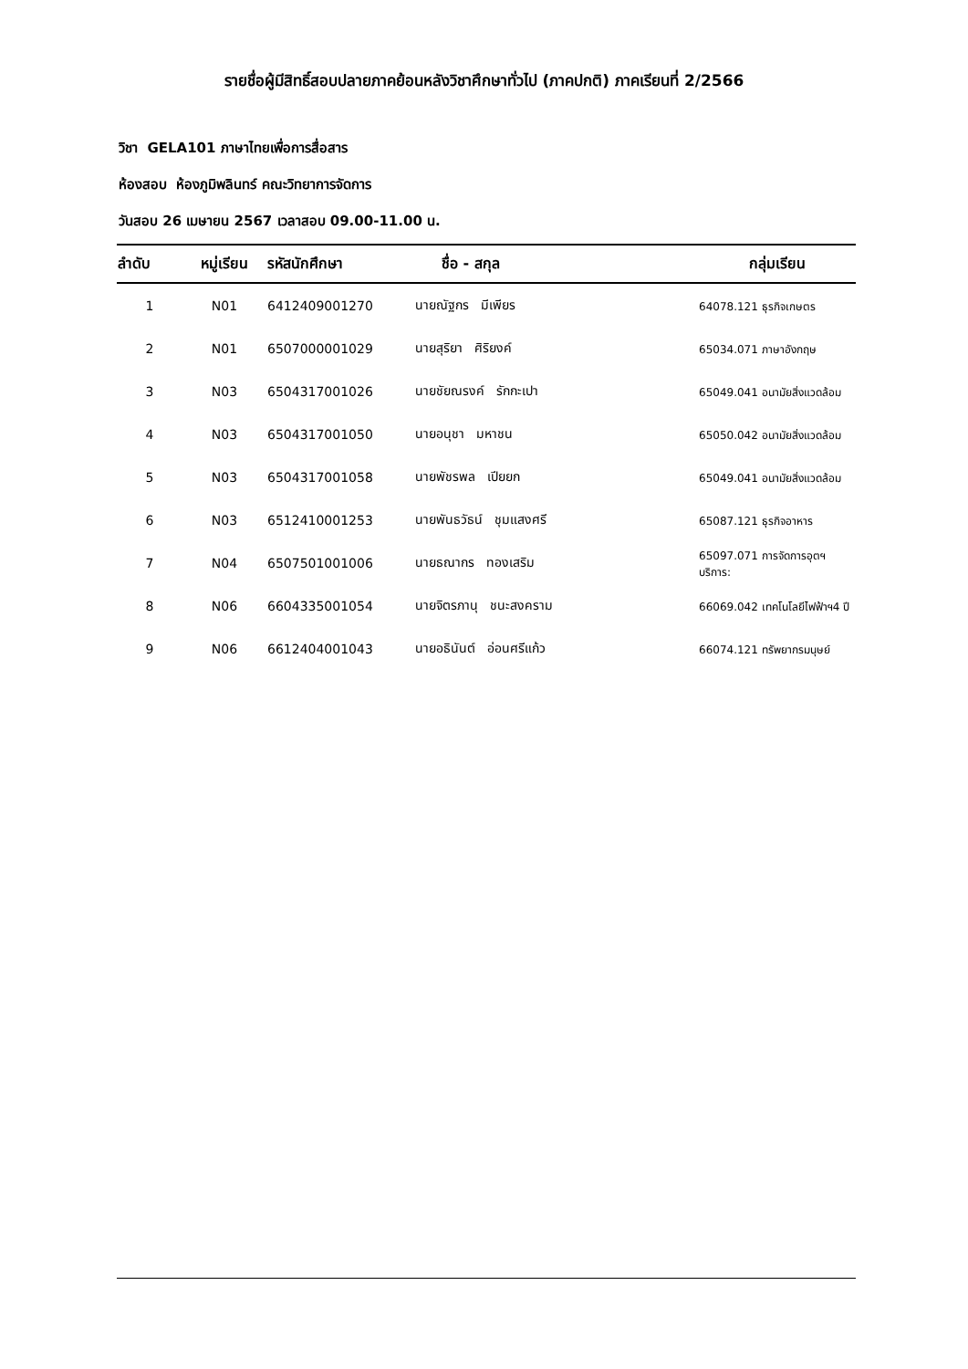รายชื่อผู้มีสิทธิ์สอบปลายภาคย้อนหลังวิชาศึกษาทั่วไป (ภาคปกติ) ภาคเรียนที่ 2/2566
วิชา GELA101 ภาษาไทยเพื่อการสื่อสาร
ห้องสอบ ห้องภูมิพลินทร์ คณะวิทยาการจัดการ
วันสอบ 26 เมษายน 2567 เวลาสอบ 09.00-11.00 น.
| ลำดับ | หมู่เรียน | รหัสนักศึกษา | ชื่อ - สกุล | กลุ่มเรียน |
| --- | --- | --- | --- | --- |
| 1 | N01 | 6412409001270 | นายณัฐกร มีเพียร | 64078.121 ธุรกิจเกษตร |
| 2 | N01 | 6507000001029 | นายสุริยา ศิริยงค์ | 65034.071 ภาษาอังกฤษ |
| 3 | N03 | 6504317001026 | นายชัยณรงค์ รักกะเปา | 65049.041 อนามัยสิ่งแวดล้อม |
| 4 | N03 | 6504317001050 | นายอนุชา มหาชน | 65050.042 อนามัยสิ่งแวดล้อม |
| 5 | N03 | 6504317001058 | นายพัชรพล เปียยก | 65049.041 อนามัยสิ่งแวดล้อม |
| 6 | N03 | 6512410001253 | นายพันธวัธน์ ชุมแสงศรี | 65087.121 ธุรกิจอาหาร |
| 7 | N04 | 6507501001006 | นายธณากร ทองเสริม | 65097.071 การจัดการอุตฯบริการ: |
| 8 | N06 | 6604335001054 | นายจิตรภานุ ชนะสงคราม | 66069.042 เทคโนโลยีไฟฟ้าฯ4 ปี |
| 9 | N06 | 6612404001043 | นายอธินันต์ อ่อนศรีแก้ว | 66074.121 ทรัพยากรมนุษย์ |